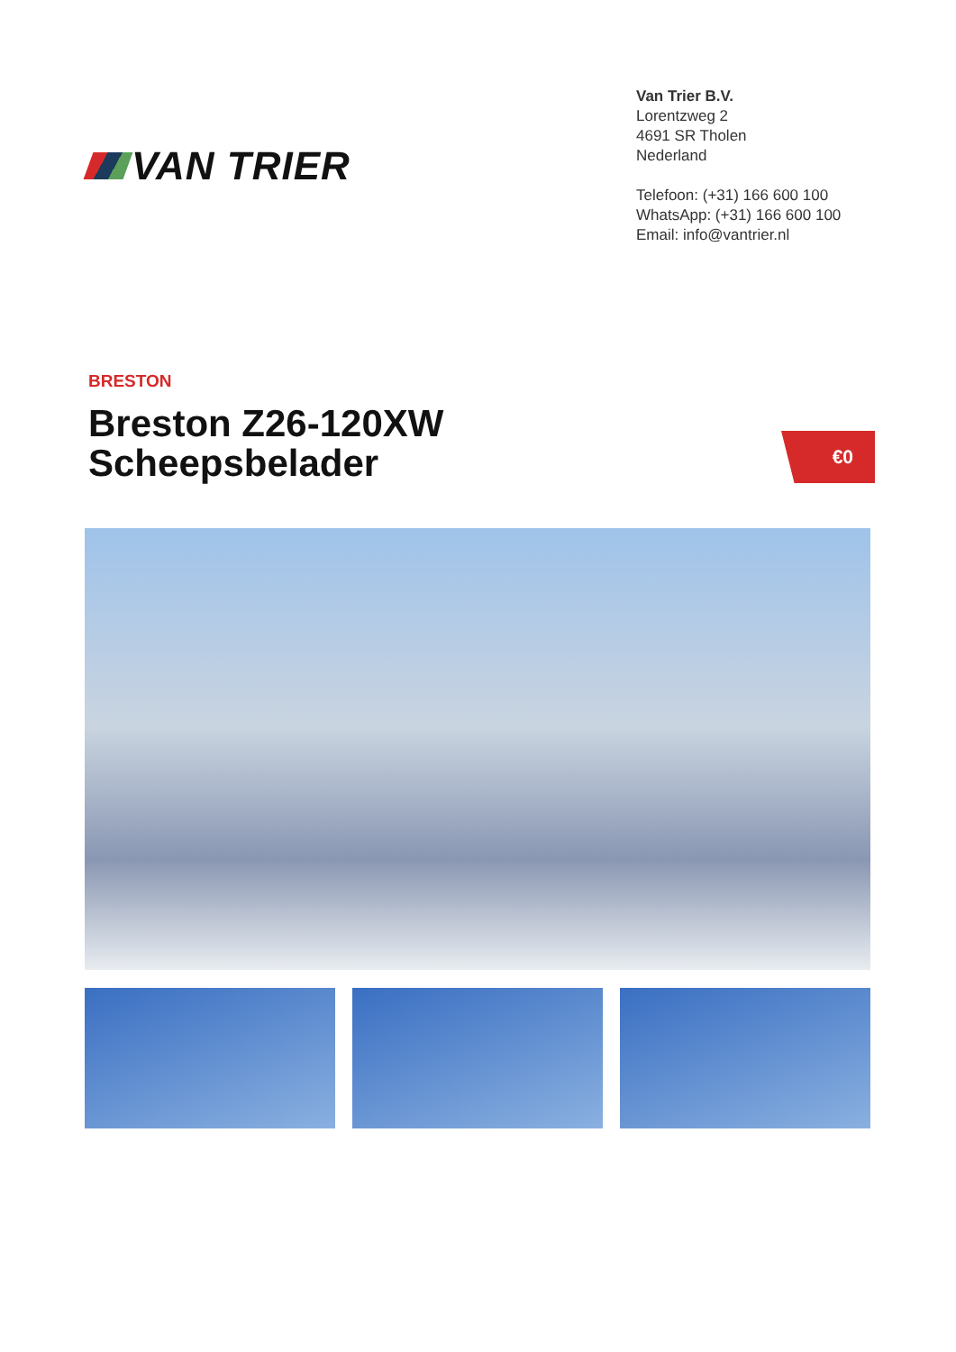VAN TRIER
Van Trier B.V.
Lorentzweg 2
4691 SR Tholen
Nederland
Telefoon: (+31) 166 600 100
WhatsApp: (+31) 166 600 100
Email: info@vantrier.nl
BRESTON
Breston Z26-120XW
Scheepsbelader
€0